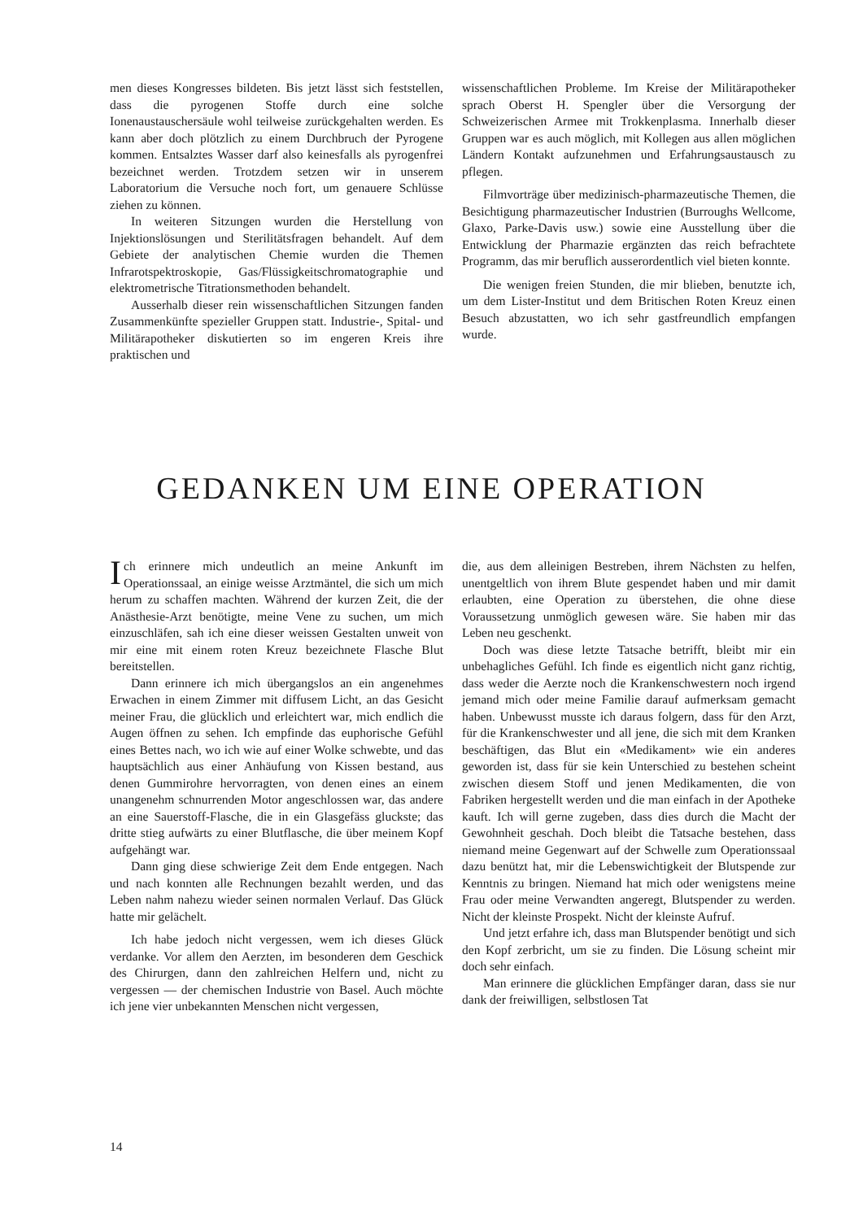men dieses Kongresses bildeten. Bis jetzt lässt sich feststellen, dass die pyrogenen Stoffe durch eine solche Ionenaustauschersäule wohl teilweise zurückgehalten werden. Es kann aber doch plötzlich zu einem Durchbruch der Pyrogene kommen. Entsalztes Wasser darf also keinesfalls als pyrogenfrei bezeichnet werden. Trotzdem setzen wir in unserem Laboratorium die Versuche noch fort, um genauere Schlüsse ziehen zu können.
In weiteren Sitzungen wurden die Herstellung von Injektionslösungen und Sterilitätsfragen behandelt. Auf dem Gebiete der analytischen Chemie wurden die Themen Infrarotspektroskopie, Gas/Flüssigkeitschromatographie und elektrometrische Titrationsmethoden behandelt.
Ausserhalb dieser rein wissenschaftlichen Sitzungen fanden Zusammenkünfte spezieller Gruppen statt. Industrie-, Spital- und Militärapotheker diskutierten so im engeren Kreis ihre praktischen und
wissenschaftlichen Probleme. Im Kreise der Militärapotheker sprach Oberst H. Spengler über die Versorgung der Schweizerischen Armee mit Trokkenplasma. Innerhalb dieser Gruppen war es auch möglich, mit Kollegen aus allen möglichen Ländern Kontakt aufzunehmen und Erfahrungsaustausch zu pflegen.
Filmvorträge über medizinisch-pharmazeutische Themen, die Besichtigung pharmazeutischer Industrien (Burroughs Wellcome, Glaxo, Parke-Davis usw.) sowie eine Ausstellung über die Entwicklung der Pharmazie ergänzten das reich befrachtete Programm, das mir beruflich ausserordentlich viel bieten konnte.
Die wenigen freien Stunden, die mir blieben, benutzte ich, um dem Lister-Institut und dem Britischen Roten Kreuz einen Besuch abzustatten, wo ich sehr gastfreundlich empfangen wurde.
GEDANKEN UM EINE OPERATION
Ich erinnere mich undeutlich an meine Ankunft im Operationssaal, an einige weisse Arztmäntel, die sich um mich herum zu schaffen machten. Während der kurzen Zeit, die der Anästhesie-Arzt benötigte, meine Vene zu suchen, um mich einzuschläfen, sah ich eine dieser weissen Gestalten unweit von mir eine mit einem roten Kreuz bezeichnete Flasche Blut bereitstellen.
Dann erinnere ich mich übergangslos an ein angenehmes Erwachen in einem Zimmer mit diffusem Licht, an das Gesicht meiner Frau, die glücklich und erleichtert war, mich endlich die Augen öffnen zu sehen. Ich empfinde das euphorische Gefühl eines Bettes nach, wo ich wie auf einer Wolke schwebte, und das hauptsächlich aus einer Anhäufung von Kissen bestand, aus denen Gummirohre hervorragten, von denen eines an einem unangenehm schnurrenden Motor angeschlossen war, das andere an eine Sauerstoff-Flasche, die in ein Glasgefäss gluckste; das dritte stieg aufwärts zu einer Blutflasche, die über meinem Kopf aufgehängt war.
Dann ging diese schwierige Zeit dem Ende entgegen. Nach und nach konnten alle Rechnungen bezahlt werden, und das Leben nahm nahezu wieder seinen normalen Verlauf. Das Glück hatte mir gelächelt.
Ich habe jedoch nicht vergessen, wem ich dieses Glück verdanke. Vor allem den Aerzten, im besonderen dem Geschick des Chirurgen, dann den zahlreichen Helfern und, nicht zu vergessen — der chemischen Industrie von Basel. Auch möchte ich jene vier unbekannten Menschen nicht vergessen,
die, aus dem alleinigen Bestreben, ihrem Nächsten zu helfen, unentgeltlich von ihrem Blute gespendet haben und mir damit erlaubten, eine Operation zu überstehen, die ohne diese Voraussetzung unmöglich gewesen wäre. Sie haben mir das Leben neu geschenkt.
Doch was diese letzte Tatsache betrifft, bleibt mir ein unbehagliches Gefühl. Ich finde es eigentlich nicht ganz richtig, dass weder die Aerzte noch die Krankenschwestern noch irgend jemand mich oder meine Familie darauf aufmerksam gemacht haben. Unbewusst musste ich daraus folgern, dass für den Arzt, für die Krankenschwester und all jene, die sich mit dem Kranken beschäftigen, das Blut ein «Medikament» wie ein anderes geworden ist, dass für sie kein Unterschied zu bestehen scheint zwischen diesem Stoff und jenen Medikamenten, die von Fabriken hergestellt werden und die man einfach in der Apotheke kauft. Ich will gerne zugeben, dass dies durch die Macht der Gewohnheit geschah. Doch bleibt die Tatsache bestehen, dass niemand meine Gegenwart auf der Schwelle zum Operationssaal dazu benützt hat, mir die Lebenswichtigkeit der Blutspende zur Kenntnis zu bringen. Niemand hat mich oder wenigstens meine Frau oder meine Verwandten angeregt, Blutspender zu werden. Nicht der kleinste Prospekt. Nicht der kleinste Aufruf.
Und jetzt erfahre ich, dass man Blutspender benötigt und sich den Kopf zerbricht, um sie zu finden. Die Lösung scheint mir doch sehr einfach.
Man erinnere die glücklichen Empfänger daran, dass sie nur dank der freiwilligen, selbstlosen Tat
14